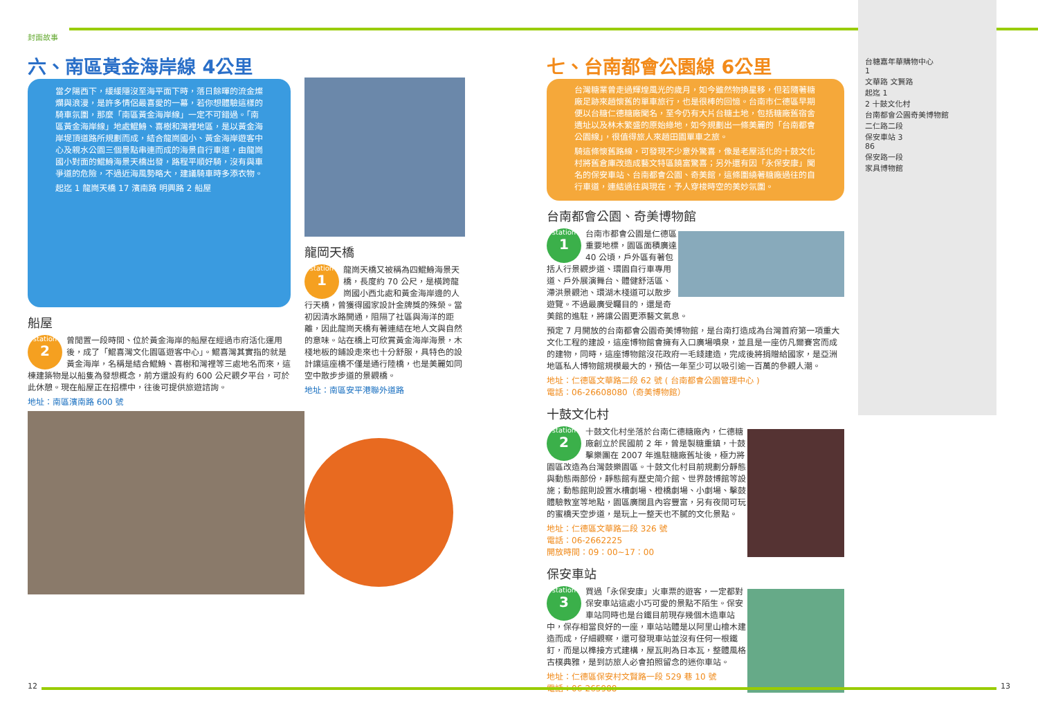封面故事
六、南區黃金海岸線 4公里
當夕陽西下，緩緩隱沒至海平面下時，落日餘暉的流金燦爛與浪漫，是許多情侶最喜愛的一幕，若你想體驗這樣的騎車氛圍，那麼「南區黃金海岸線」一定不可錯過。「南區黃金海岸線」地處鯤鯓、喜樹和灣裡地區，是以黃金海岸堤頂道路所規劃而成，結合龍崗國小、黃金海岸遊客中心及親水公園三個景點串連而成的海景自行車道，由龍崗國小對面的鯤鯓海景天橋出發，路程平順好騎，沒有與車爭道的危險，不過近海風勢略大，建議騎車時多添衣物。
起迄 1 龍崗天橋 17 濱南路 明興路 2 船屋
船屋
station
2
曾閒置一段時間、位於黃金海岸的船屋在經過市府活化運用後，成了「鯤喜灣文化園區遊客中心」。鯤喜灣其實指的就是黃金海岸，名稱是結合鯤鯓、喜樹和灣裡等三處地名而來，這棟建築物是以船隻為發想概念，前方還設有約 600 公尺觀夕平台，可於此休憩。現在船屋正在招標中，往後可提供旅遊諮詢。
地址：南區濱南路 600 號
龍岡天橋
station
1
龍崗天橋又被稱為四鯤鯓海景天橋，長度約 70 公尺，是橫跨龍崗國小西北處和黃金海岸邊的人行天橋，曾獲得國家設計金牌獎的殊榮。當初因清水路開通，阻隔了社區與海洋的距離，因此龍崗天橋有著連結在地人文與自然的意味。站在橋上可欣賞黃金海岸海景，木棧地板的鋪設走來也十分舒服，具特色的設計讓這座橋不僅是通行陸橋，也是美麗如同空中散步步道的景觀橋。
地址：南區安平港聯外道路
七、台南都會公園線 6公里
台灣糖業曾走過輝煌風光的歲月，如今雖然物換星移，但若隨著糖廠足跡來趟懷舊的單車旅行，也是很棒的回憶。台南市仁德區早期便以台糖仁德糖廠聞名，至今仍有大片台糖土地，包括糖廠舊宿舍遺址以及林木繁盛的原始綠地，如今規劃出一條美麗的「台南都會公園線」，很值得旅人來趟田園單車之旅。
騎這條懷舊路線，可發現不少意外驚喜，像是老屋活化的十鼓文化村將舊倉庫改造成藝文特區饒富驚喜；另外還有因「永保安康」聞名的保安車站、台南都會公園、奇美館，這條圍繞著糖廠過往的自行車道，連結過往與現在，予人穿梭時空的美妙氛圍。
台南都會公園、奇美博物館
station
1
台南市都會公園是仁德區重要地標，園區面積廣達 40 公頃，戶外區有著包括人行景觀步道、環園自行車專用道、戶外展演舞台、體健舒活區、滯洪景觀池、環湖木棧道可以散步遊覽。不過最廣受矚目的，還是奇美館的進駐，將讓公園更添藝文氣息。
預定 7 月開放的台南都會公園奇美博物館，是台南打造成為台灣首府第一項重大文化工程的建設，這座博物館會擁有入口廣場噴泉，並且是一座仿凡爾賽宮而成的建物，同時，這座博物館沒花政府一毛錢建造，完成後將捐贈給國家，是亞洲地區私人博物館規模最大的，預估一年至少可以吸引逾一百萬的參觀人潮。
地址：仁德區文華路二段 62 號 ( 台南都會公園管理中心 )
電話：06-26608080（奇美博物館）
十鼓文化村
station
2
十鼓文化村坐落於台南仁德糖廠內，仁德糖廠創立於民國前 2 年，曾是製糖重鎮，十鼓擊樂團在 2007 年進駐糖廠舊址後，極力將園區改造為台灣鼓樂園區。十鼓文化村目前規劃分靜態與動態兩部份，靜態館有歷史简介館、世界鼓博館等設施；動態館則設置水槽劇場、橙橋劇場、小劇場、擊鼓體驗教室等地點，園區廣闊且內容豐富，另有夜間可玩的蜜橋天空步道，是玩上一整天也不膩的文化景點。
地址：仁德區文華路二段 326 號
電話：06-2662225
開放時間：09：00~17：00
保安車站
station
3
買過「永保安康」火車票的遊客，一定都對保安車站這處小巧可愛的景點不陌生。保安車站同時也是台鐵目前現存幾個木造車站中，保存相當良好的一座，車站站體是以阿里山檜木建造而成，仔細觀察，還可發現車站並沒有任何一根鐵釘，而是以榫接方式建構，屋瓦則為日本瓦，整體風格古樸典雅，是到訪旅人必會拍照留念的迷你車站。
地址：仁德區保安村文賢路一段 529 巷 10 號
電話：06-265988
台糖嘉年華購物中心
1
文華路 文賢路
起迄 1
2 十鼓文化村
台南都會公園奇美博物館
二仁路二段
保安車站 3
86
保安路一段
家具博物館
12 13